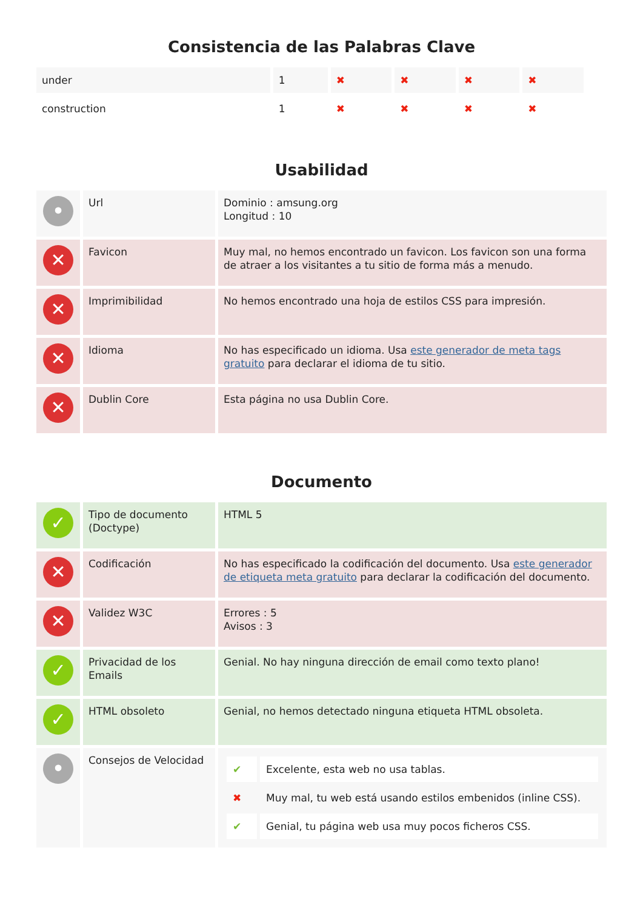Consistencia de las Palabras Clave
| under | 1 | ✖ | ✖ | ✖ | ✖ |
| construction | 1 | ✖ | ✖ | ✖ | ✖ |
Usabilidad
| • | Url | Dominio : amsung.org Longitud : 10 |
| ✕ | Favicon | Muy mal, no hemos encontrado un favicon. Los favicon son una forma de atraer a los visitantes a tu sitio de forma más a menudo. |
| ✕ | Imprimibilidad | No hemos encontrado una hoja de estilos CSS para impresión. |
| ✕ | Idioma | No has especificado un idioma. Usa este generador de meta tags gratuito para declarar el idioma de tu sitio. |
| ✕ | Dublin Core | Esta página no usa Dublin Core. |
Documento
| ✓ | Tipo de documento (Doctype) | HTML 5 |
| ✕ | Codificación | No has especificado la codificación del documento. Usa este generador de etiqueta meta gratuito para declarar la codificación del documento. |
| ✕ | Validez W3C | Errores : 5 Avisos : 3 |
| ✓ | Privacidad de los Emails | Genial. No hay ninguna dirección de email como texto plano! |
| ✓ | HTML obsoleto | Genial, no hemos detectado ninguna etiqueta HTML obsoleta. |
| • | Consejos de Velocidad | / ✔ / Excelente, esta web no usa tablas. / / ✖ / Muy mal, tu web está usando estilos embenidos (inline CSS). / / ✔ / Genial, tu página web usa muy pocos ficheros CSS. / |